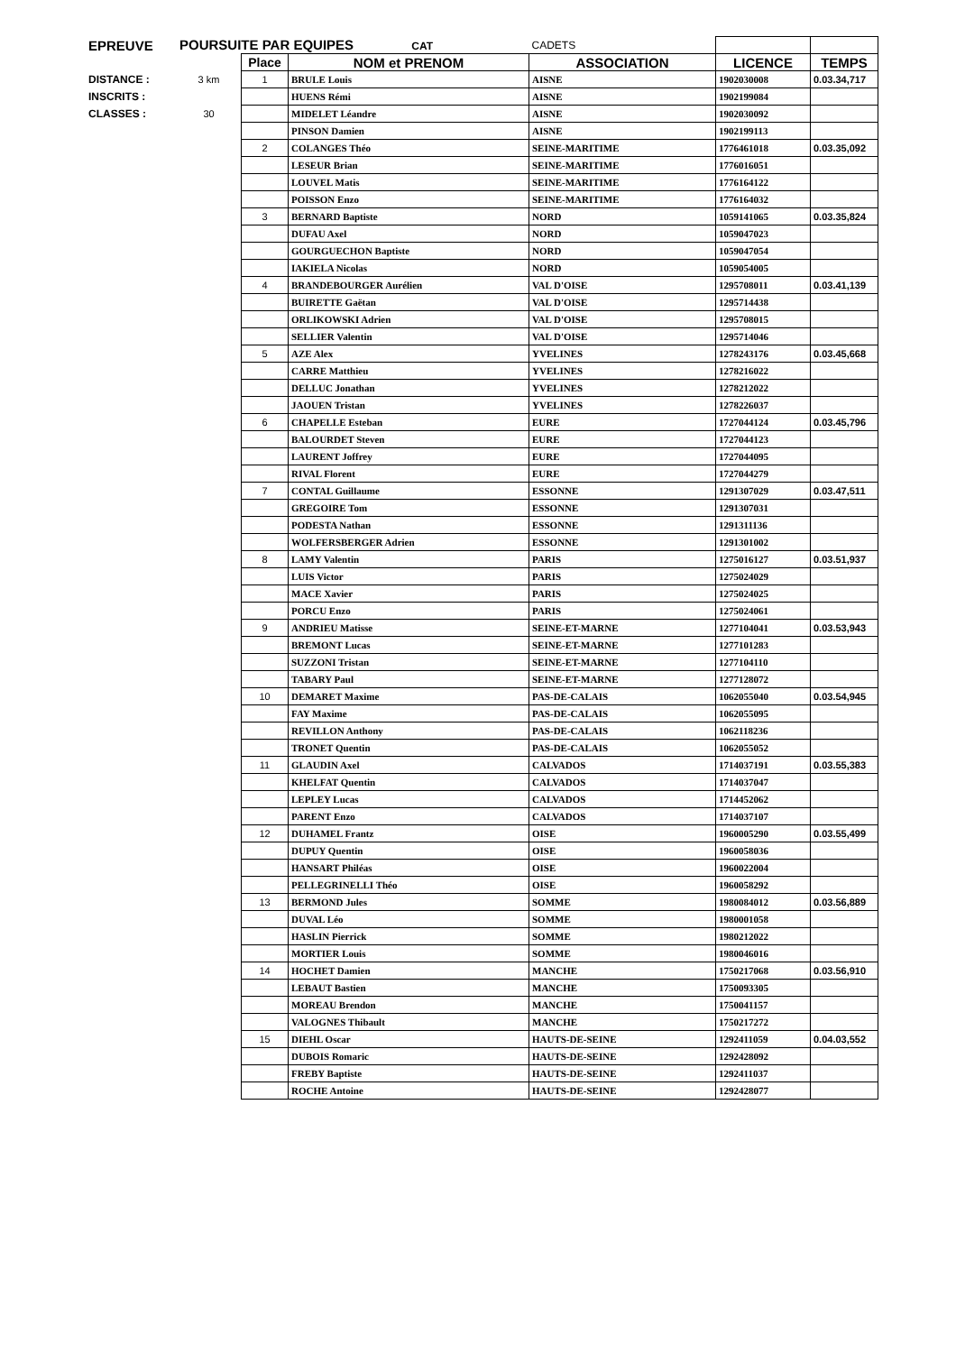| EPREUVE | POURSUITE PAR EQUIPES CAT | | | CADETS | | |
| | | Place | NOM et PRENOM | ASSOCIATION | LICENCE | TEMPS |
| DISTANCE : | 3 km | 1 | BRULE Louis | AISNE | 1902030008 | 0.03.34,717 |
| INSCRITS : | | | HUENS Rémi | AISNE | 1902199084 | |
| CLASSES : | 30 | | MIDELET Léandre | AISNE | 1902030092 | |
| | | | PINSON Damien | AISNE | 1902199113 | |
| | | 2 | COLANGES Théo | SEINE-MARITIME | 1776461018 | 0.03.35,092 |
| | | | LESEUR Brian | SEINE-MARITIME | 1776016051 | |
| | | | LOUVEL Matis | SEINE-MARITIME | 1776164122 | |
| | | | POISSON Enzo | SEINE-MARITIME | 1776164032 | |
| | | 3 | BERNARD Baptiste | NORD | 1059141065 | 0.03.35,824 |
| | | | DUFAU Axel | NORD | 1059047023 | |
| | | | GOURGUECHON Baptiste | NORD | 1059047054 | |
| | | | IAKIELA Nicolas | NORD | 1059054005 | |
| | | 4 | BRANDEBOURGER Aurélien | VAL D'OISE | 1295708011 | 0.03.41,139 |
| | | | BUIRETTE Gaëtan | VAL D'OISE | 1295714438 | |
| | | | ORLIKOWSKI Adrien | VAL D'OISE | 1295708015 | |
| | | | SELLIER Valentin | VAL D'OISE | 1295714046 | |
| | | 5 | AZE Alex | YVELINES | 1278243176 | 0.03.45,668 |
| | | | CARRE Matthieu | YVELINES | 1278216022 | |
| | | | DELLUC Jonathan | YVELINES | 1278212022 | |
| | | | JAOUEN Tristan | YVELINES | 1278226037 | |
| | | 6 | CHAPELLE Esteban | EURE | 1727044124 | 0.03.45,796 |
| | | | BALOURDET Steven | EURE | 1727044123 | |
| | | | LAURENT Joffrey | EURE | 1727044095 | |
| | | | RIVAL Florent | EURE | 1727044279 | |
| | | 7 | CONTAL Guillaume | ESSONNE | 1291307029 | 0.03.47,511 |
| | | | GREGOIRE Tom | ESSONNE | 1291307031 | |
| | | | PODESTA Nathan | ESSONNE | 1291311136 | |
| | | | WOLFERSBERGER Adrien | ESSONNE | 1291301002 | |
| | | 8 | LAMY Valentin | PARIS | 1275016127 | 0.03.51,937 |
| | | | LUIS Victor | PARIS | 1275024029 | |
| | | | MACE Xavier | PARIS | 1275024025 | |
| | | | PORCU Enzo | PARIS | 1275024061 | |
| | | 9 | ANDRIEU Matisse | SEINE-ET-MARNE | 1277104041 | 0.03.53,943 |
| | | | BREMONT Lucas | SEINE-ET-MARNE | 1277101283 | |
| | | | SUZZONI Tristan | SEINE-ET-MARNE | 1277104110 | |
| | | | TABARY Paul | SEINE-ET-MARNE | 1277128072 | |
| | | 10 | DEMARET Maxime | PAS-DE-CALAIS | 1062055040 | 0.03.54,945 |
| | | | FAY Maxime | PAS-DE-CALAIS | 1062055095 | |
| | | | REVILLON Anthony | PAS-DE-CALAIS | 1062118236 | |
| | | | TRONET Quentin | PAS-DE-CALAIS | 1062055052 | |
| | | 11 | GLAUDIN Axel | CALVADOS | 1714037191 | 0.03.55,383 |
| | | | KHELFAT Quentin | CALVADOS | 1714037047 | |
| | | | LEPLEY Lucas | CALVADOS | 1714452062 | |
| | | | PARENT Enzo | CALVADOS | 1714037107 | |
| | | 12 | DUHAMEL Frantz | OISE | 1960005290 | 0.03.55,499 |
| | | | DUPUY Quentin | OISE | 1960058036 | |
| | | | HANSART Philéas | OISE | 1960022004 | |
| | | | PELLEGRINELLI Théo | OISE | 1960058292 | |
| | | 13 | BERMOND Jules | SOMME | 1980084012 | 0.03.56,889 |
| | | | DUVAL Léo | SOMME | 1980001058 | |
| | | | HASLIN Pierrick | SOMME | 1980212022 | |
| | | | MORTIER Louis | SOMME | 1980046016 | |
| | | 14 | HOCHET Damien | MANCHE | 1750217068 | 0.03.56,910 |
| | | | LEBAUT Bastien | MANCHE | 1750093305 | |
| | | | MOREAU Brendon | MANCHE | 1750041157 | |
| | | | VALOGNES Thibault | MANCHE | 1750217272 | |
| | | 15 | DIEHL Oscar | HAUTS-DE-SEINE | 1292411059 | 0.04.03,552 |
| | | | DUBOIS Romaric | HAUTS-DE-SEINE | 1292428092 | |
| | | | FREBY Baptiste | HAUTS-DE-SEINE | 1292411037 | |
| | | | ROCHE Antoine | HAUTS-DE-SEINE | 1292428077 | |